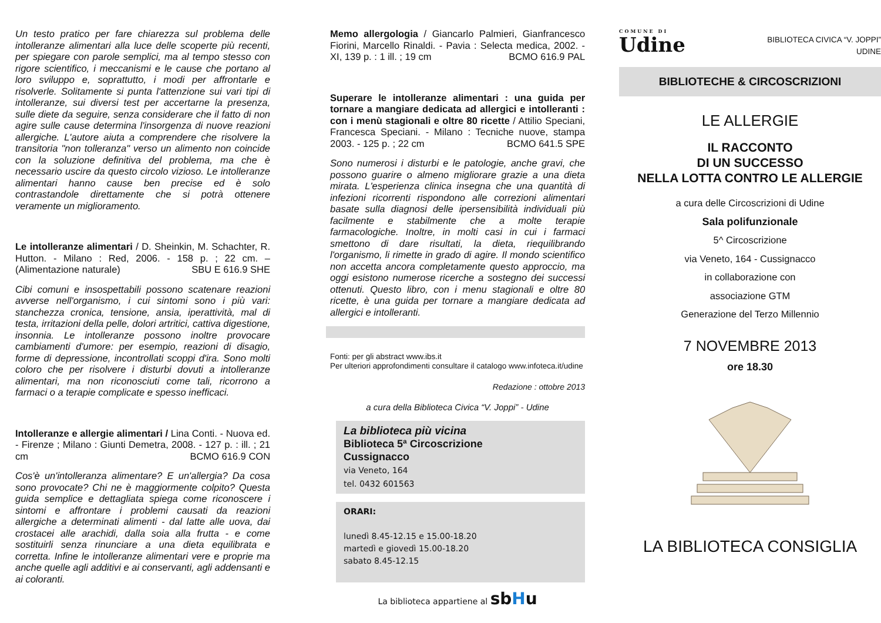Un testo pratico per fare chiarezza sul problema delle intolleranze alimentari alla luce delle scoperte più recenti, per spiegare con parole semplici, ma al tempo stesso con rigore scientifico, i meccanismi e le cause che portano al loro sviluppo e, soprattutto, i modi per affrontarle e risolverle. Solitamente si punta l'attenzione sui vari tipi di intolleranze, sui diversi test per accertarne la presenza, sulle diete da seguire, senza considerare che il fatto di non agire sulle cause determina l'insorgenza di nuove reazioni allergiche. L'autore aiuta a comprendere che risolvere la transitoria "non tolleranza" verso un alimento non coincide con la soluzione definitiva del problema, ma che è necessario uscire da questo circolo vizioso. Le intolleranze alimentari hanno cause ben precise ed è solo contrastandole direttamente che si potrà ottenere veramente un miglioramento.
Le intolleranze alimentari / D. Sheinkin, M. Schachter, R. Hutton. - Milano : Red, 2006. - 158 p. ; 22 cm. – (Alimentazione naturale) SBU E 616.9 SHE
Cibi comuni e insospettabili possono scatenare reazioni avverse nell'organismo, i cui sintomi sono i più vari: stanchezza cronica, tensione, ansia, iperattività, mal di testa, irritazioni della pelle, dolori artritici, cattiva digestione, insonnia. Le intolleranze possono inoltre provocare cambiamenti d'umore: per esempio, reazioni di disagio, forme di depressione, incontrollati scoppi d'ira. Sono molti coloro che per risolvere i disturbi dovuti a intolleranze alimentari, ma non riconosciuti come tali, ricorrono a farmaci o a terapie complicate e spesso inefficaci.
Intolleranze e allergie alimentari / Lina Conti. - Nuova ed. - Firenze ; Milano : Giunti Demetra, 2008. - 127 p. : ill. ; 21 cm BCMO 616.9 CON
Cos'è un'intolleranza alimentare? E un'allergia? Da cosa sono provocate? Chi ne è maggiormente colpito? Questa guida semplice e dettagliata spiega come riconoscere i sintomi e affrontare i problemi causati da reazioni allergiche a determinati alimenti - dal latte alle uova, dai crostacei alle arachidi, dalla soia alla frutta - e come sostituirli senza rinunciare a una dieta equilibrata e corretta. Infine le intolleranze alimentari vere e proprie ma anche quelle agli additivi e ai conservanti, agli addensanti e ai coloranti.
Memo allergologia / Giancarlo Palmieri, Gianfrancesco Fiorini, Marcello Rinaldi. - Pavia : Selecta medica, 2002. - XI, 139 p. : 1 ill. ; 19 cm BCMO 616.9 PAL
Superare le intolleranze alimentari : una guida per tornare a mangiare dedicata ad allergici e intolleranti : con i menù stagionali e oltre 80 ricette / Attilio Speciani, Francesca Speciani. - Milano : Tecniche nuove, stampa 2003. - 125 p. ; 22 cm BCMO 641.5 SPE
Sono numerosi i disturbi e le patologie, anche gravi, che possono guarire o almeno migliorare grazie a una dieta mirata. L'esperienza clinica insegna che una quantità di infezioni ricorrenti rispondono alle correzioni alimentari basate sulla diagnosi delle ipersensibilità individuali più facilmente e stabilmente che a molte terapie farmacologiche. Inoltre, in molti casi in cui i farmaci smettono di dare risultati, la dieta, riequilibrando l'organismo, li rimette in grado di agire. Il mondo scientifico non accetta ancora completamente questo approccio, ma oggi esistono numerose ricerche a sostegno dei successi ottenuti. Questo libro, con i menu stagionali e oltre 80 ricette, è una guida per tornare a mangiare dedicata ad allergici e intolleranti.
Fonti: per gli abstract www.ibs.it
Per ulteriori approfondimenti consultare il catalogo www.infoteca.it/udine
Redazione : ottobre 2013
a cura della Biblioteca Civica “V. Joppi” - Udine
La biblioteca più vicina
Biblioteca 5ª Circoscrizione
Cussignacco
via Veneto, 164
tel. 0432 601563
ORARI:
lunedì 8.45-12.15 e 15.00-18.20
martedì e giovedì 15.00-18.20
sabato 8.45-12.15
La biblioteca appartiene al sbHu
COMUNE DI
Udine
BIBLIOTECA CIVICA “V. JOPPI”
UDINE
BIBLIOTECHE & CIRCOSCRIZIONI
LE ALLERGIE
IL RACCONTO
DI UN SUCCESSO
NELLA LOTTA CONTRO LE ALLERGIE
a cura delle Circoscrizioni di Udine
Sala polifunzionale
5^ Circoscrizione
via Veneto, 164 - Cussignacco
in collaborazione con
associazione GTM
Generazione del Terzo Millennio
7 NOVEMBRE 2013
ore 18.30
LA BIBLIOTECA CONSIGLIA